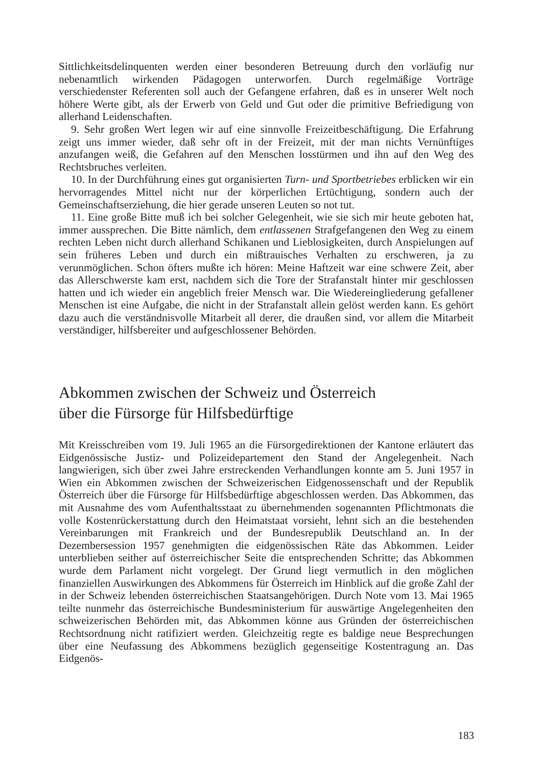Sittlichkeitsdelinquenten werden einer besonderen Betreuung durch den vorläufig nur nebenamtlich wirkenden Pädagogen unterworfen. Durch regelmäßige Vorträge verschiedenster Referenten soll auch der Gefangene erfahren, daß es in unserer Welt noch höhere Werte gibt, als der Erwerb von Geld und Gut oder die primitive Befriedigung von allerhand Leidenschaften.
9. Sehr großen Wert legen wir auf eine sinnvolle Freizeitbeschäftigung. Die Erfahrung zeigt uns immer wieder, daß sehr oft in der Freizeit, mit der man nichts Vernünftiges anzufangen weiß, die Gefahren auf den Menschen losstürmen und ihn auf den Weg des Rechtsbruches verleiten.
10. In der Durchführung eines gut organisierten Turn- und Sportbetriebes erblicken wir ein hervorragendes Mittel nicht nur der körperlichen Ertüchtigung, sondern auch der Gemeinschaftserziehung, die hier gerade unseren Leuten so not tut.
11. Eine große Bitte muß ich bei solcher Gelegenheit, wie sie sich mir heute geboten hat, immer aussprechen. Die Bitte nämlich, dem entlassenen Strafgefangenen den Weg zu einem rechten Leben nicht durch allerhand Schikanen und Lieblosigkeiten, durch Anspielungen auf sein früheres Leben und durch ein mißtrauisches Verhalten zu erschweren, ja zu verunmöglichen. Schon öfters mußte ich hören: Meine Haftzeit war eine schwere Zeit, aber das Allerschwerste kam erst, nachdem sich die Tore der Strafanstalt hinter mir geschlossen hatten und ich wieder ein angeblich freier Mensch war. Die Wiedereingliederung gefallener Menschen ist eine Aufgabe, die nicht in der Strafanstalt allein gelöst werden kann. Es gehört dazu auch die verständnisvolle Mitarbeit all derer, die draußen sind, vor allem die Mitarbeit verständiger, hilfsbereiter und aufgeschlossener Behörden.
Abkommen zwischen der Schweiz und Österreich
über die Fürsorge für Hilfsbedürftige
Mit Kreisschreiben vom 19. Juli 1965 an die Fürsorgedirektionen der Kantone erläutert das Eidgenössische Justiz- und Polizeidepartement den Stand der Angelegenheit. Nach langwierigen, sich über zwei Jahre erstreckenden Verhandlungen konnte am 5. Juni 1957 in Wien ein Abkommen zwischen der Schweizerischen Eidgenossenschaft und der Republik Österreich über die Fürsorge für Hilfsbedürftige abgeschlossen werden. Das Abkommen, das mit Ausnahme des vom Aufenthaltsstaat zu übernehmenden sogenannten Pflichtmonats die volle Kostenrückerstattung durch den Heimatstaat vorsieht, lehnt sich an die bestehenden Vereinbarungen mit Frankreich und der Bundesrepublik Deutschland an. In der Dezembersession 1957 genehmigten die eidgenössischen Räte das Abkommen. Leider unterblieben seither auf österreichischer Seite die entsprechenden Schritte; das Abkommen wurde dem Parlament nicht vorgelegt. Der Grund liegt vermutlich in den möglichen finanziellen Auswirkungen des Abkommens für Österreich im Hinblick auf die große Zahl der in der Schweiz lebenden österreichischen Staatsangehörigen. Durch Note vom 13. Mai 1965 teilte nunmehr das österreichische Bundesministerium für auswärtige Angelegenheiten den schweizerischen Behörden mit, das Abkommen könne aus Gründen der österreichischen Rechtsordnung nicht ratifiziert werden. Gleichzeitig regte es baldige neue Besprechungen über eine Neufassung des Abkommens bezüglich gegenseitige Kostentragung an. Das Eidgenös-
183